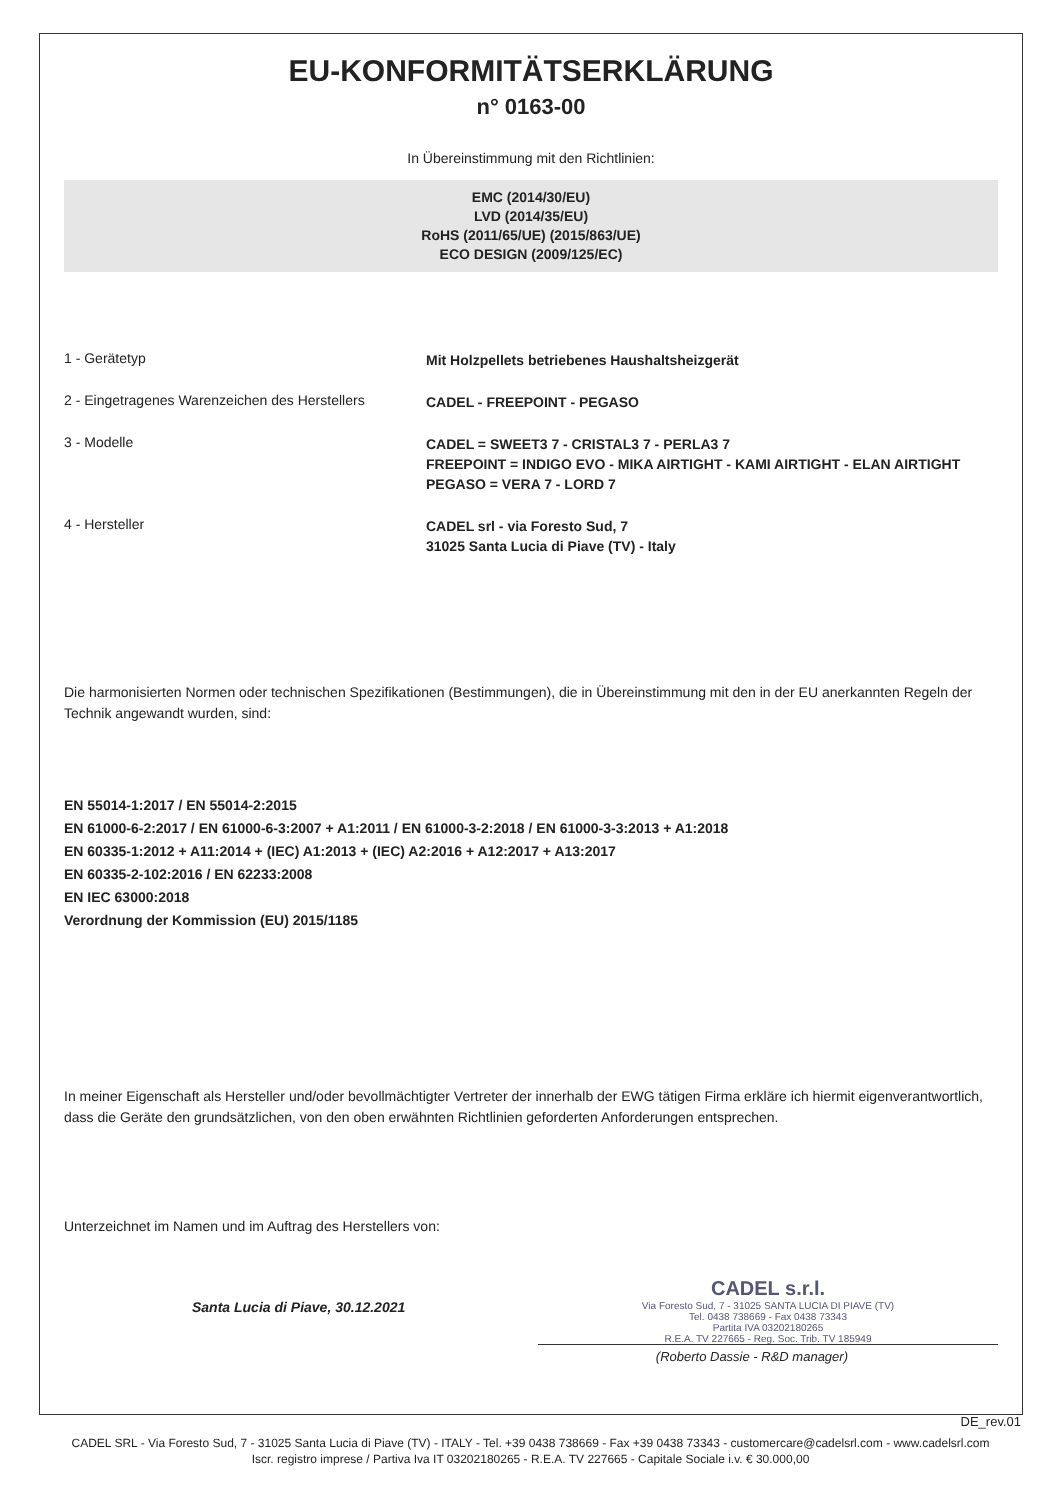EU-KONFORMITÄTSERKLÄRUNG
n° 0163-00
In Übereinstimmung mit den Richtlinien:
EMC (2014/30/EU)
LVD (2014/35/EU)
RoHS (2011/65/UE) (2015/863/UE)
ECO DESIGN (2009/125/EC)
1 - Gerätetyp
Mit Holzpellets betriebenes Haushaltsheizgerät
2 - Eingetragenes Warenzeichen des Herstellers
CADEL - FREEPOINT - PEGASO
3 - Modelle
CADEL = SWEET3 7 - CRISTAL3 7 - PERLA3 7
FREEPOINT = INDIGO EVO - MIKA AIRTIGHT - KAMI AIRTIGHT - ELAN AIRTIGHT
PEGASO = VERA 7 - LORD 7
4 - Hersteller
CADEL srl - via Foresto Sud, 7
31025 Santa Lucia di Piave (TV) - Italy
Die harmonisierten Normen oder technischen Spezifikationen (Bestimmungen), die in Übereinstimmung mit den in der EU anerkannten Regeln der Technik angewandt wurden, sind:
EN 55014-1:2017 / EN 55014-2:2015
EN 61000-6-2:2017 / EN 61000-6-3:2007 + A1:2011 / EN 61000-3-2:2018 / EN 61000-3-3:2013 + A1:2018
EN 60335-1:2012 + A11:2014 + (IEC) A1:2013 + (IEC) A2:2016 + A12:2017 + A13:2017
EN 60335-2-102:2016 / EN 62233:2008
EN IEC 63000:2018
Verordnung der Kommission (EU) 2015/1185
In meiner Eigenschaft als Hersteller und/oder bevollmächtigter Vertreter der innerhalb der EWG tätigen Firma erkläre ich hiermit eigenverantwortlich, dass die Geräte den grundsätzlichen, von den oben erwähnten Richtlinien geforderten Anforderungen entsprechen.
Unterzeichnet im Namen und im Auftrag des Herstellers von:
Santa Lucia di Piave, 30.12.2021
CADEL s.r.l.
Via Foresto Sud, 7 - 31025 SANTA LUCIA DI PIAVE (TV)
Tel. 0438 738669 - Fax 0438 73343
Partita IVA 03202180265
R.E.A. TV 227665 - Reg. Soc. Trib. TV 185949
(Roberto Dassie - R&D manager)
DE_rev.01
CADEL SRL - Via Foresto Sud, 7 - 31025 Santa Lucia di Piave (TV) - ITALY - Tel. +39 0438 738669 - Fax +39 0438 73343 - customercare@cadelsrl.com - www.cadelsrl.com
Iscr. registro imprese / Partiva Iva IT 03202180265 - R.E.A. TV 227665 - Capitale Sociale i.v. € 30.000,00